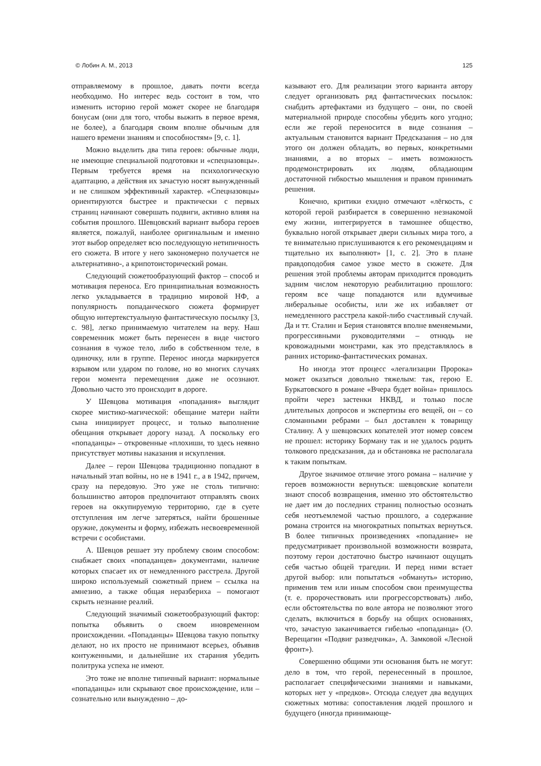© Лобин А. М., 2013 125
отправляемому в прошлое, давать почти всегда необходимо. Но интерес ведь состоит в том, что изменить историю герой может скорее не благодаря бонусам (они для того, чтобы выжить в первое время, не более), а благодаря своим вполне обычным для нашего времени знаниям и способностям» [9, с. 1].
Можно выделить два типа героев: обычные люди, не имеющие специальной подготовки и «спецназовцы». Первым требуется время на психологическую адаптацию, а действия их зачастую носят вынужденный и не слишком эффективный характер. «Спецназовцы» ориентируются быстрее и практически с первых страниц начинают совершать подвиги, активно влияя на события прошлого. Шевцовский вариант выбора героев является, пожалуй, наиболее оригинальным и именно этот выбор определяет всю последующую нетипичность его сюжета. В итоге у него закономерно получается не альтернативно-, а крипотоисторический роман.
Следующий сюжетообразующий фактор – способ и мотивация переноса. Его принципиальная возможность легко укладывается в традицию мировой НФ, а популярность попаданческого сюжета формирует общую интертекстуальную фантастическую посылку [3, с. 98], легко принимаемую читателем на веру. Наш современник может быть перенесен в виде чистого сознания в чужое тело, либо в собственном теле, в одиночку, или в группе. Перенос иногда маркируется взрывом или ударом по голове, но во многих случаях герои момента перемещения даже не осознают. Довольно часто это происходит в дороге.
У Шевцова мотивация «попадания» выглядит скорее мистико-магической: обещание матери найти сына инициирует процесс, и только выполнение обещания открывает дорогу назад. А поскольку его «попаданцы» – откровенные «плохиши, то здесь неявно присутствует мотивы наказания и искупления.
Далее – герои Шевцова традиционно попадают в начальный этап войны, но не в 1941 г., а в 1942, причем, сразу на передовую. Это уже не столь типично: большинство авторов предпочитают отправлять своих героев на оккупируемую территорию, где в суете отступления им легче затеряться, найти брошенные оружие, документы и форму, избежать несвоевременной встречи с особистами.
А. Шевцов решает эту проблему своим способом: снабжает своих «попаданцев» документами, наличие которых спасает их от немедленного расстрела. Другой широко используемый сюжетный прием – ссылка на амнезию, а также общая неразбериха – помогают скрыть незнание реалий.
Следующий значимый сюжетообразующий фактор: попытка объявить о своем иновременном происхождении. «Попаданцы» Шевцова такую попытку делают, но их просто не принимают всерьез, объявив контуженными, и дальнейшие их старания убедить политрука успеха не имеют.
Это тоже не вполне типичный вариант: нормальные «попаданцы» или скрывают свое происхождение, или – сознательно или вынужденно – до-
казывают его. Для реализации этого варианта автору следует организовать ряд фантастических посылок: снабдить артефактами из будущего – они, по своей материальной природе способны убедить кого угодно; если же герой переносится в виде сознания – актуальным становится вариант Предсказания – но для этого он должен обладать, во первых, конкретными знаниями, а во вторых – иметь возможность продемонстрировать их людям, обладающим достаточной гибкостью мышления и правом принимать решения.
Конечно, критики ехидно отмечают «лёгкость, с которой герой разбирается в совершенно незнакомой ему жизни, интегрируется в тамошнее общество, буквально ногой открывает двери сильных мира того, а те внимательно прислушиваются к его рекомендациям и тщательно их выполняют» [1, с. 2]. Это в плане правдоподобия самое узкое место в сюжете. Для решения этой проблемы авторам приходится проводить задним числом некоторую реабилитацию прошлого: героям все чаще попадаются или вдумчивые либеральные особисты, или же их избавляет от немедленного расстрела какой-либо счастливый случай. Да и тт. Сталин и Берия становятся вполне вменяемыми, прогрессивными руководителями – отнюдь не кровожадными монстрами, как это представлялось в ранних историко-фантастических романах.
Но иногда этот процесс «легализации Пророка» может оказаться довольно тяжелым: так, герою Е. Буркатовского в романе «Вчера будет война» пришлось пройти через застенки НКВД, и только после длительных допросов и экспертизы его вещей, он – со сломанными ребрами – был доставлен к товарищу Сталину. А у шевцовских копателей этот номер совсем не прошел: историку Борману так и не удалось родить толкового предсказания, да и обстановка не располагала к таким попыткам.
Другое значимое отличие этого романа – наличие у героев возможности вернуться: шевцовские копатели знают способ возвращения, именно это обстоятельство не дает им до последних страниц полностью осознать себя неотъемлемой частью прошлого, а содержание романа строится на многократных попытках вернуться. В более типичных произведениях «попадание» не предусматривает произвольной возможности возврата, поэтому герои достаточно быстро начинают ощущать себя частью общей трагедии. И перед ними встает другой выбор: или попытаться «обмануть» историю, применив тем или иным способом свои преимущества (т. е. пророчествовать или прогрессорствовать) либо, если обстоятельства по воле автора не позволяют этого сделать, включиться в борьбу на общих основаниях, что, зачастую заканчивается гибелью «попаданца» (О. Верещагин «Подвиг разведчика», А. Замковой «Лесной фронт»).
Совершенно общими эти основания быть не могут: дело в том, что герой, перенесенный в прошлое, располагает специфическими знаниями и навыками, которых нет у «предков». Отсюда следует два ведущих сюжетных мотива: сопоставления людей прошлого и будущего (иногда принимающе-